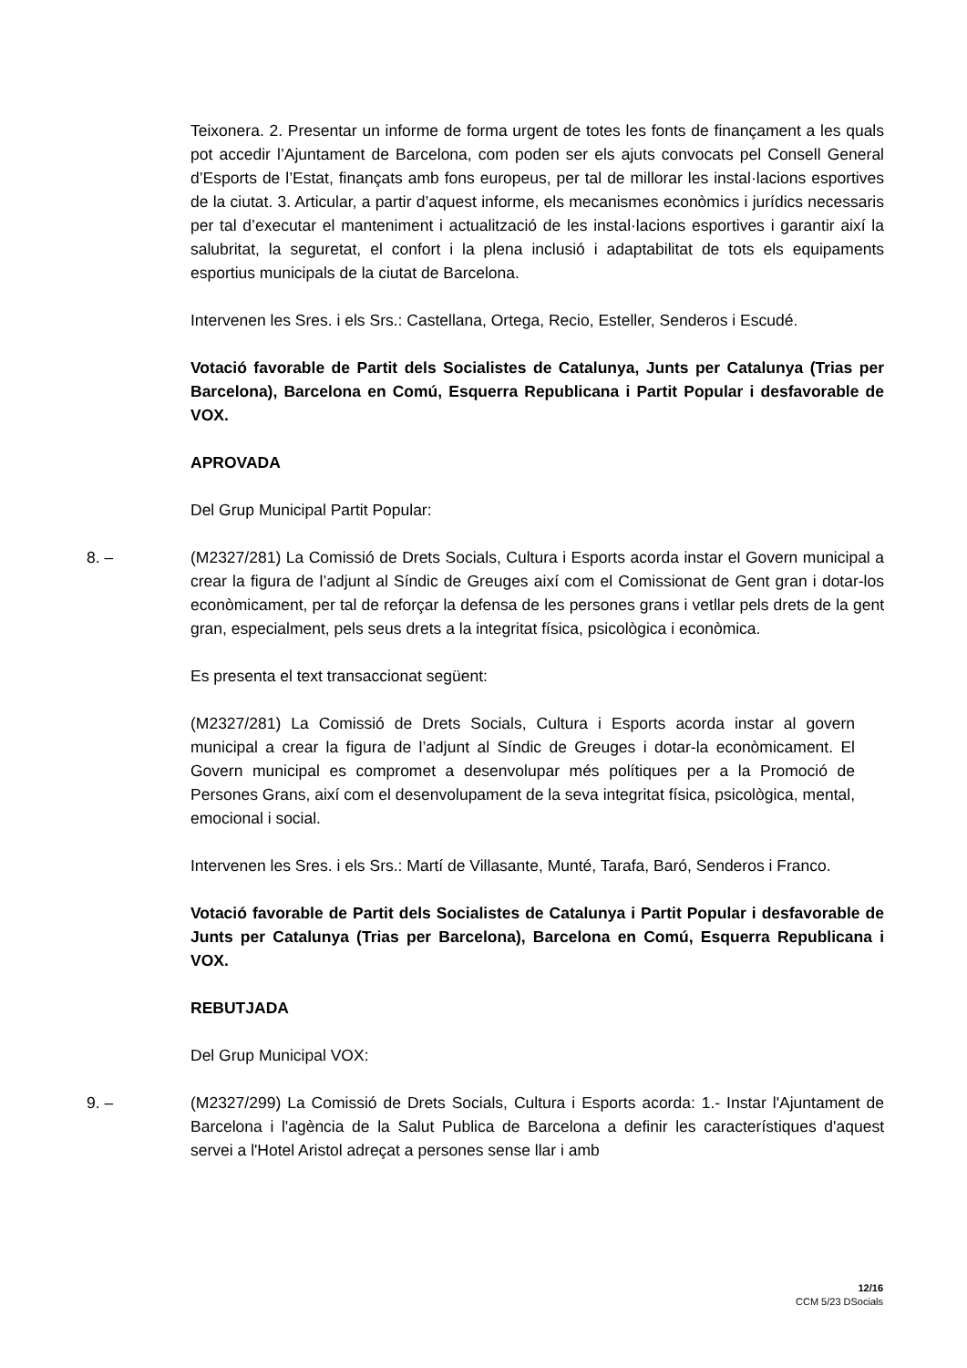Teixonera. 2. Presentar un informe de forma urgent de totes les fonts de finançament a les quals pot accedir l’Ajuntament de Barcelona, com poden ser els ajuts convocats pel Consell General d’Esports de l’Estat, finançats amb fons europeus, per tal de millorar les instal·lacions esportives de la ciutat. 3. Articular, a partir d’aquest informe, els mecanismes econòmics i jurídics necessaris per tal d’executar el manteniment i actualització de les instal·lacions esportives i garantir així la salubritat, la seguretat, el confort i la plena inclusió i adaptabilitat de tots els equipaments esportius municipals de la ciutat de Barcelona.
Intervenen les Sres. i els Srs.: Castellana, Ortega, Recio, Esteller, Senderos i Escudé.
Votació favorable de Partit dels Socialistes de Catalunya, Junts per Catalunya (Trias per Barcelona), Barcelona en Comú, Esquerra Republicana i Partit Popular i desfavorable de VOX.
APROVADA
Del Grup Municipal Partit Popular:
8. – (M2327/281) La Comissió de Drets Socials, Cultura i Esports acorda instar el Govern municipal a crear la figura de l’adjunt al Síndic de Greuges així com el Comissionat de Gent gran i dotar-los econòmicament, per tal de reforçar la defensa de les persones grans i vetllar pels drets de la gent gran, especialment, pels seus drets a la integritat física, psicològica i econòmica.
Es presenta el text transaccionat següent:
(M2327/281) La Comissió de Drets Socials, Cultura i Esports acorda instar al govern municipal a crear la figura de l’adjunt al Síndic de Greuges i dotar-la econòmicament. El Govern municipal es compromet a desenvolupar més polítiques per a la Promoció de Persones Grans, així com el desenvolupament de la seva integritat física, psicològica, mental, emocional i social.
Intervenen les Sres. i els Srs.: Martí de Villasante, Munté, Tarafa, Baró, Senderos i Franco.
Votació favorable de Partit dels Socialistes de Catalunya i Partit Popular i desfavorable de Junts per Catalunya (Trias per Barcelona), Barcelona en Comú, Esquerra Republicana i VOX.
REBUTJADA
Del Grup Municipal VOX:
9. – (M2327/299) La Comissió de Drets Socials, Cultura i Esports acorda: 1.- Instar l'Ajuntament de Barcelona i l'agència de la Salut Publica de Barcelona a definir les característiques d'aquest servei a l'Hotel Aristol adreçat a persones sense llar i amb
12/16
CCM 5/23 DSocials